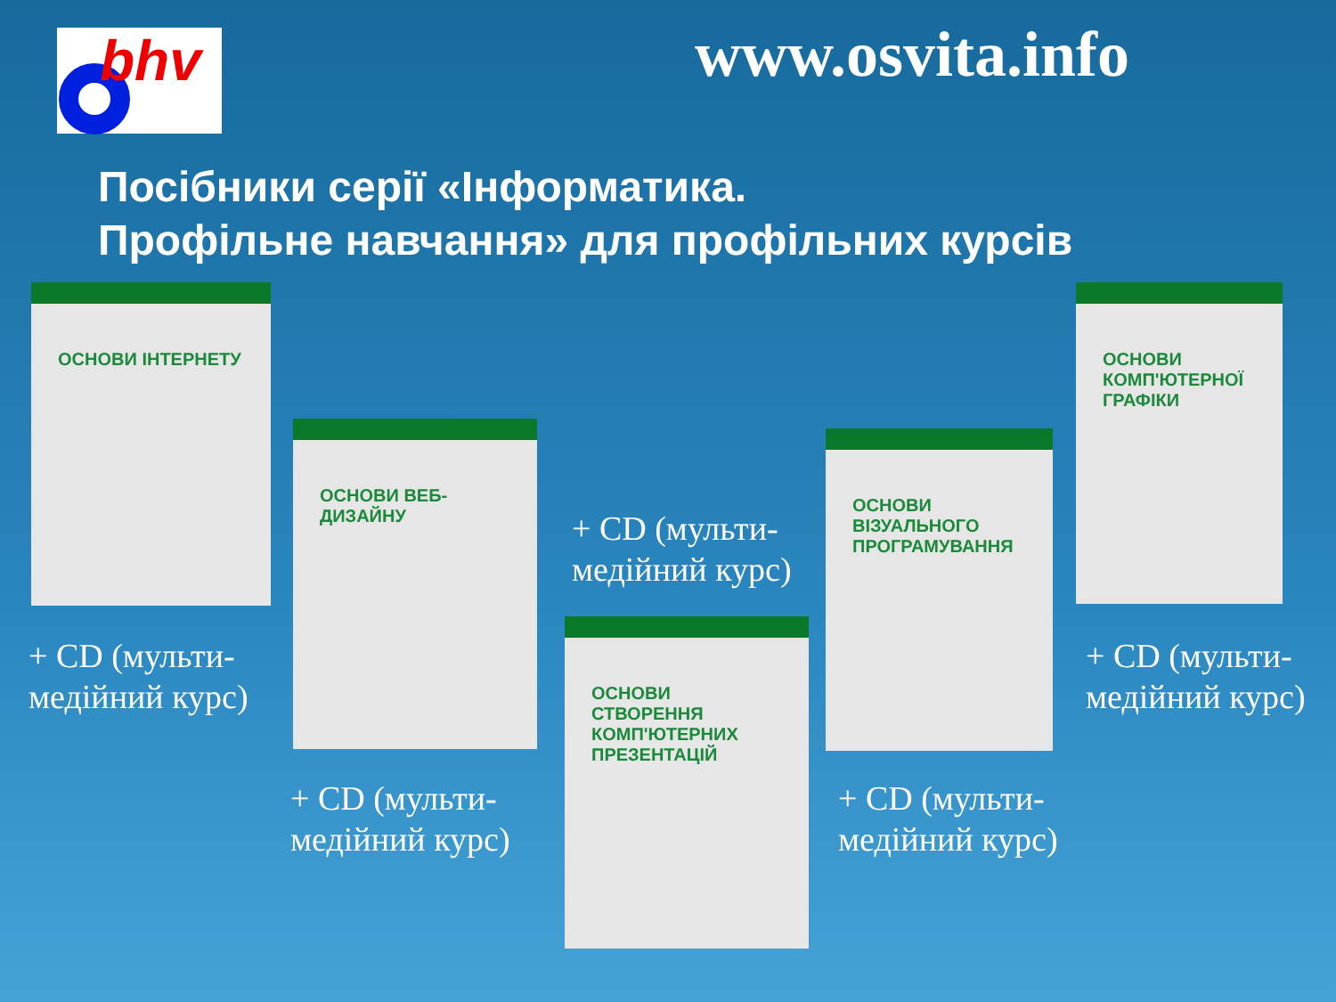bhv www.osvita.info
Посібники серії «Інформатика.
Профільне навчання» для профільних курсів
ОСНОВИ ІНТЕРНЕТУ
ОСНОВИ ВЕБ-ДИЗАЙНУ
ОСНОВИ СТВОРЕННЯ КОМП'ЮТЕРНИХ ПРЕЗЕНТАЦІЙ
ОСНОВИ ВІЗУАЛЬНОГО ПРОГРАМУВАННЯ
ОСНОВИ КОМП'ЮТЕРНОЇ ГРАФІКИ
+ CD (мульти-
медійний курс)
+ CD (мульти-
медійний курс)
+ CD (мульти-
медійний курс)
+ CD (мульти-
медійний курс)
+ CD (мульти-
медійний курс)